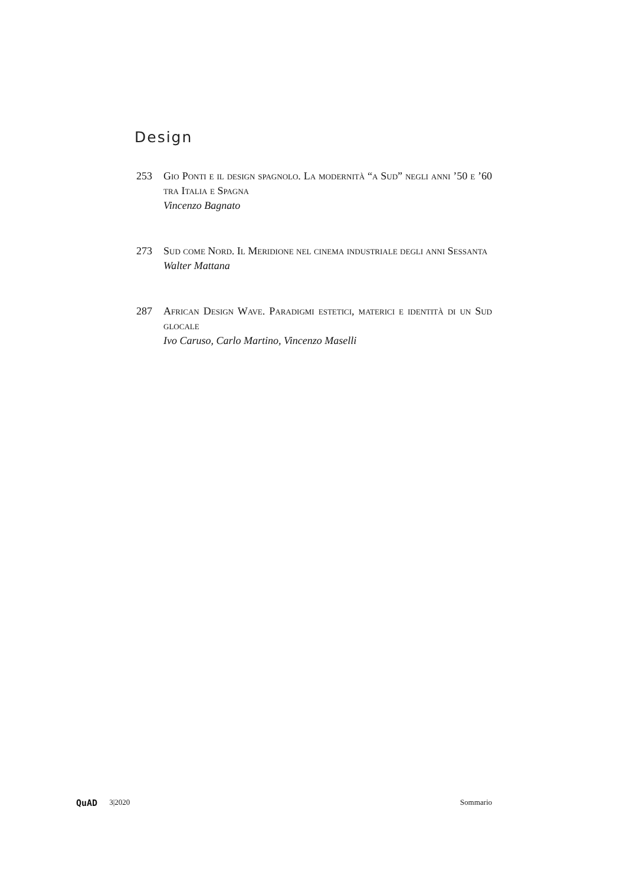Design
253 Gio Ponti e il design spagnolo. La modernità “a Sud” negli anni ’50 e ’60 tra Italia e Spagna
Vincenzo Bagnato
273 Sud come Nord. Il Meridione nel cinema industriale degli anni Sessanta
Walter Mattana
287 African Design Wave. Paradigmi estetici, materici e identità di un Sud glocale
Ivo Caruso, Carlo Martino, Vincenzo Maselli
QuAD 3|2020 Sommario